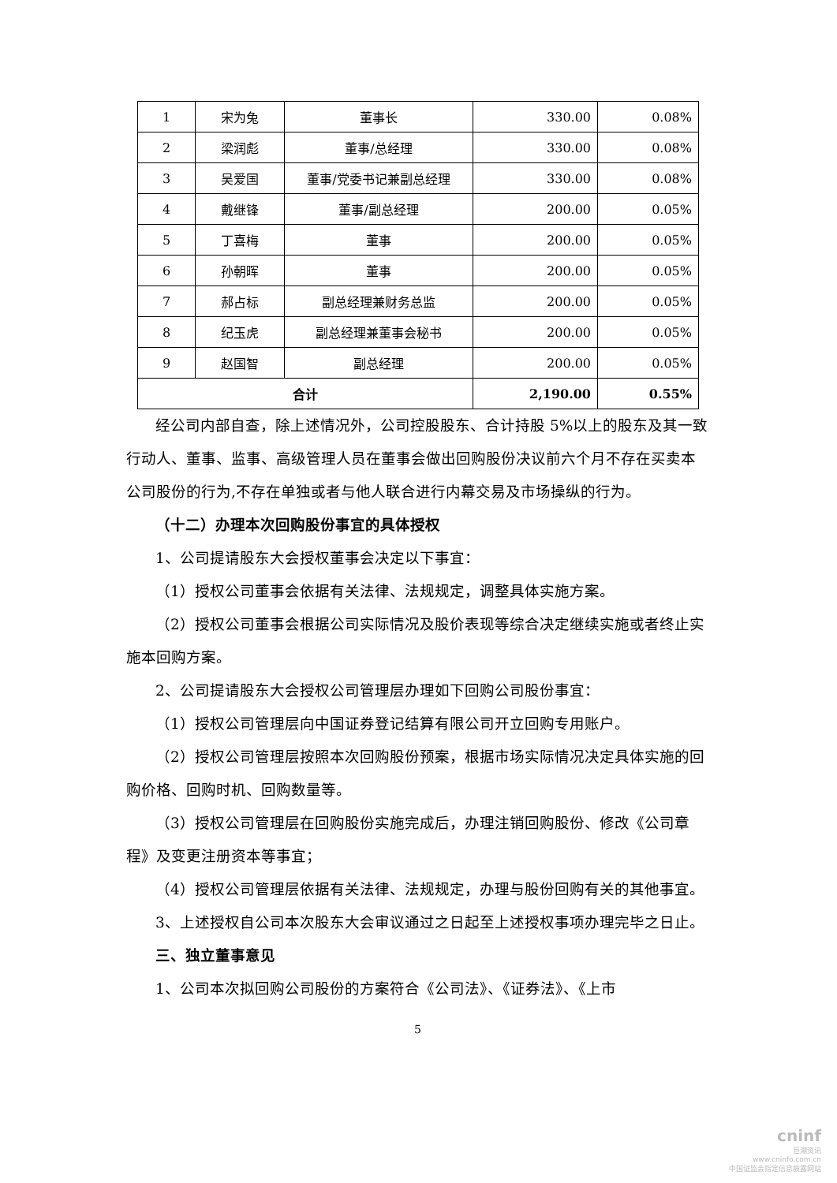| 1 | 宋为兔 | 董事长 | 330.00 | 0.08% |
| 2 | 梁润彪 | 董事/总经理 | 330.00 | 0.08% |
| 3 | 吴爱国 | 董事/党委书记兼副总经理 | 330.00 | 0.08% |
| 4 | 戴继锋 | 董事/副总经理 | 200.00 | 0.05% |
| 5 | 丁喜梅 | 董事 | 200.00 | 0.05% |
| 6 | 孙朝晖 | 董事 | 200.00 | 0.05% |
| 7 | 郝占标 | 副总经理兼财务总监 | 200.00 | 0.05% |
| 8 | 纪玉虎 | 副总经理兼董事会秘书 | 200.00 | 0.05% |
| 9 | 赵国智 | 副总经理 | 200.00 | 0.05% |
| 合计 | | | 2,190.00 | 0.55% |
经公司内部自查，除上述情况外，公司控股股东、合计持股 5%以上的股东及其一致行动人、董事、监事、高级管理人员在董事会做出回购股份决议前六个月不存在买卖本公司股份的行为,不存在单独或者与他人联合进行内幕交易及市场操纵的行为。
（十二）办理本次回购股份事宜的具体授权
1、公司提请股东大会授权董事会决定以下事宜：
（1）授权公司董事会依据有关法律、法规规定，调整具体实施方案。
（2）授权公司董事会根据公司实际情况及股价表现等综合决定继续实施或者终止实施本回购方案。
2、公司提请股东大会授权公司管理层办理如下回购公司股份事宜：
（1）授权公司管理层向中国证券登记结算有限公司开立回购专用账户。
（2）授权公司管理层按照本次回购股份预案，根据市场实际情况决定具体实施的回购价格、回购时机、回购数量等。
（3）授权公司管理层在回购股份实施完成后，办理注销回购股份、修改《公司章程》及变更注册资本等事宜；
（4）授权公司管理层依据有关法律、法规规定，办理与股份回购有关的其他事宜。
3、上述授权自公司本次股东大会审议通过之日起至上述授权事项办理完毕之日止。
三、独立董事意见
1、公司本次拟回购公司股份的方案符合《公司法》、《证券法》、《上市
5
cninf
巨潮资讯
www.cninfo.com.cn
中国证监会指定信息披露网站